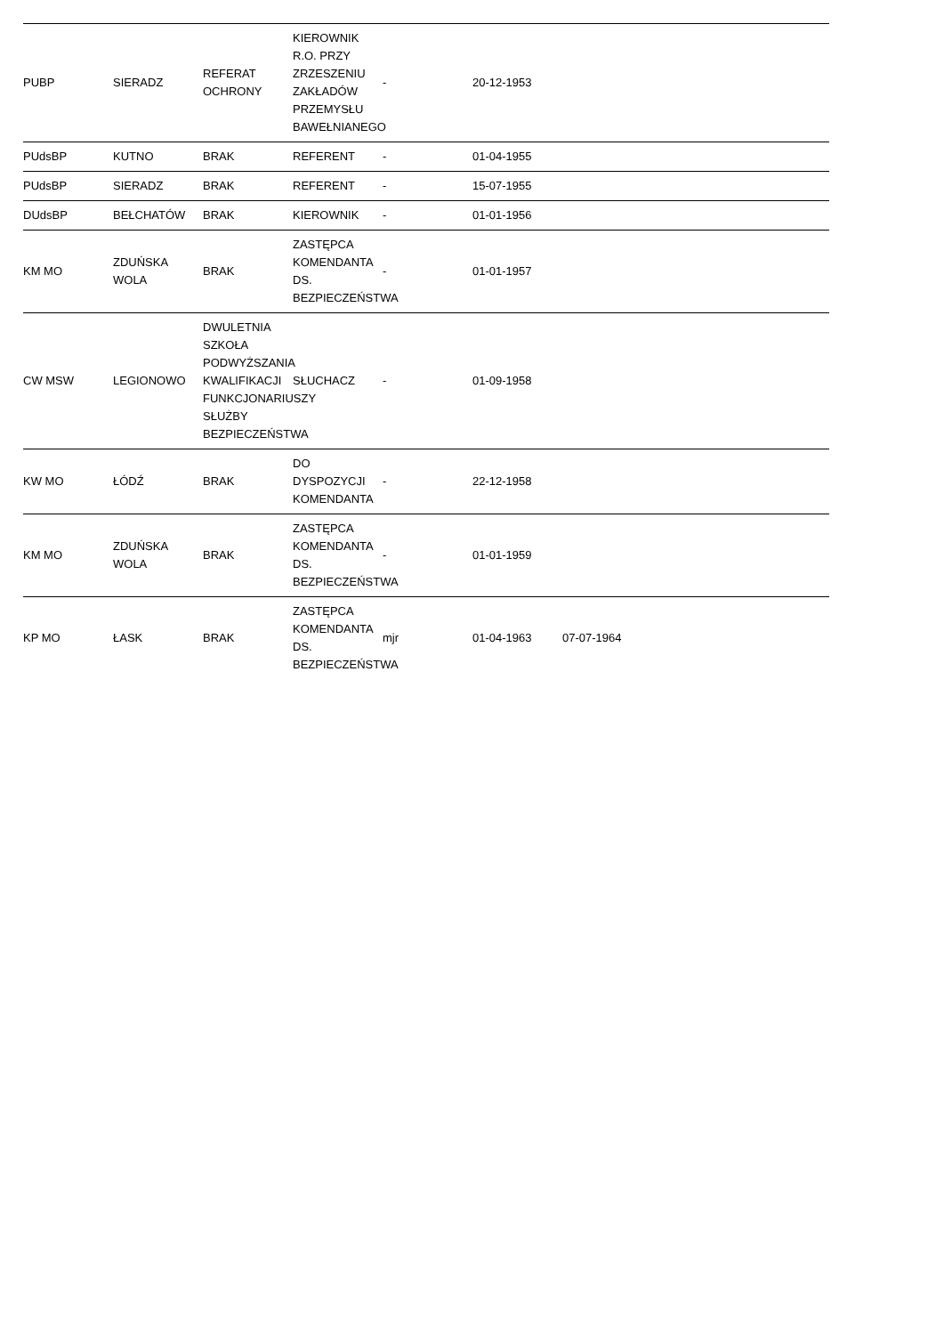| PUBP | SIERADZ | REFERAT OCHRONY | KIEROWNIK R.O. PRZY ZRZESZENIU ZAKŁADÓW PRZEMYSŁU BAWEŁNIANEGO | - | 20-12-1953 | | | |
| PUdsBP | KUTNO | BRAK | REFERENT | - | 01-04-1955 | | | |
| PUdsBP | SIERADZ | BRAK | REFERENT | - | 15-07-1955 | | | |
| DUdsBP | BEŁCHATÓW | BRAK | KIEROWNIK | - | 01-01-1956 | | | |
| KM MO | ZDUŃSKA WOLA | BRAK | ZASTĘPCA KOMENDANTA DS. BEZPIECZEŃSTWA | - | 01-01-1957 | | | |
| CW MSW | LEGIONOWO | DWULETNIA SZKOŁA PODWYŻSZANIA KWALIFIKACJI FUNKCJONARIUSZY SŁUŻBY BEZPIECZEŃSTWA | SŁUCHACZ | - | 01-09-1958 | | | |
| KW MO | ŁÓDŹ | BRAK | DO DYSPOZYCJI KOMENDANTA | - | 22-12-1958 | | | |
| KM MO | ZDUŃSKA WOLA | BRAK | ZASTĘPCA KOMENDANTA DS. BEZPIECZEŃSTWA | - | 01-01-1959 | | | |
| KP MO | ŁASK | BRAK | ZASTĘPCA KOMENDANTA DS. BEZPIECZEŃSTWA | mjr | 01-04-1963 | 07-07-1964 | | |